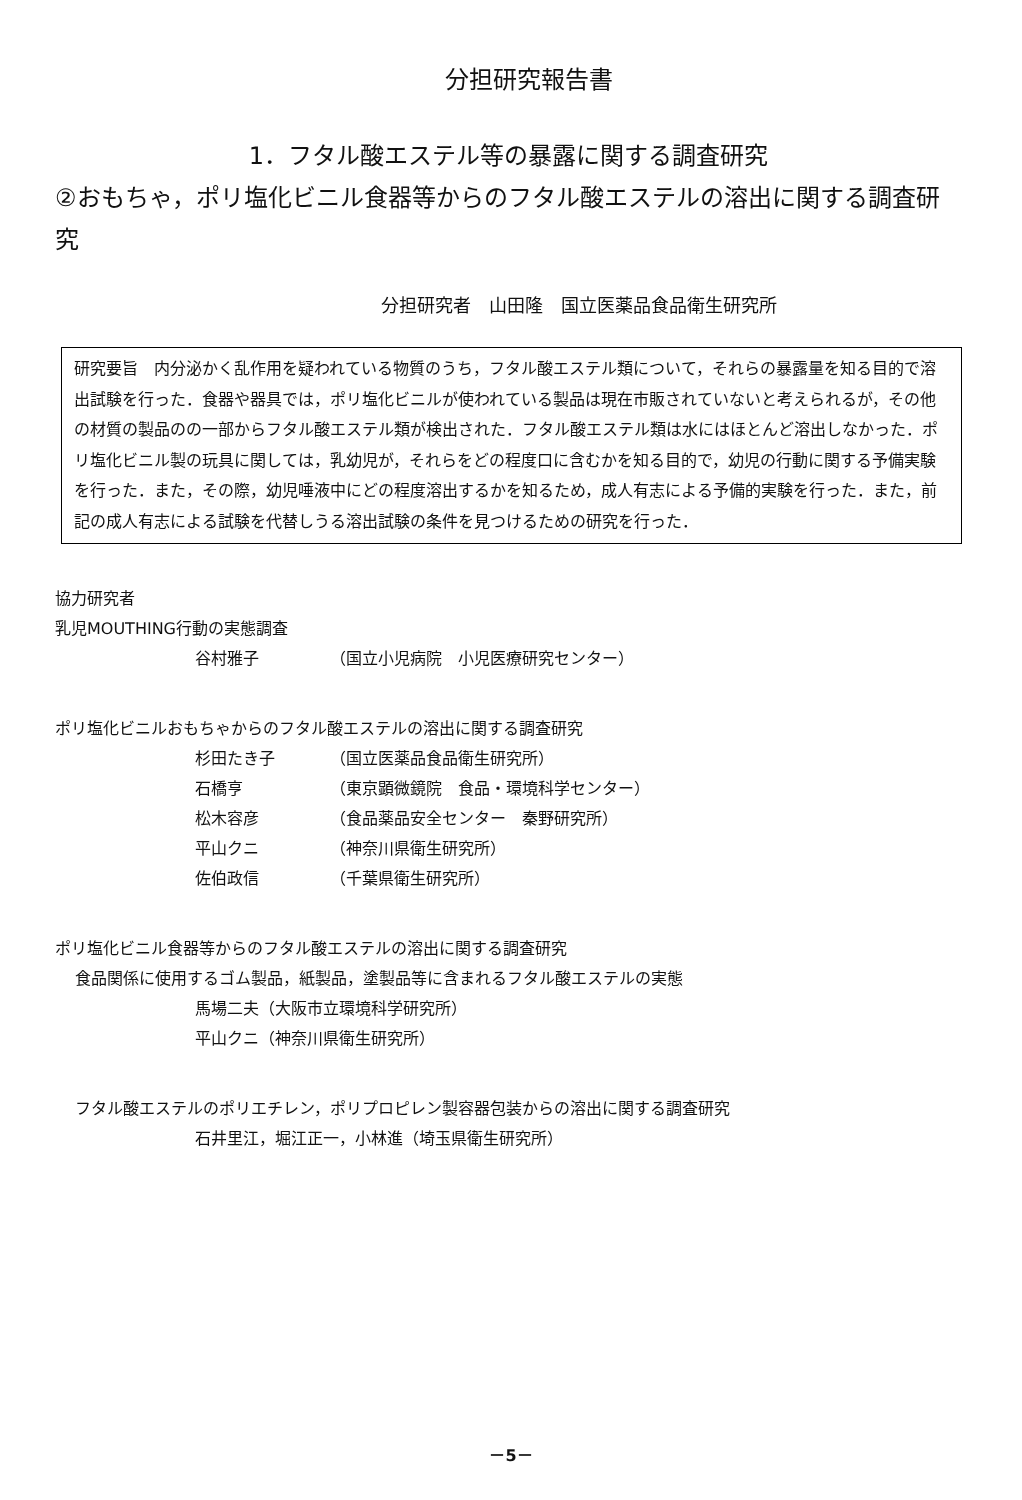分担研究報告書
1．フタル酸エステル等の暴露に関する調査研究
②おもちゃ，ポリ塩化ビニル食器等からのフタル酸エステルの溶出に関する調査研究
分担研究者　山田隆　国立医薬品食品衛生研究所
研究要旨　内分泌かく乱作用を疑われている物質のうち，フタル酸エステル類について，それらの暴露量を知る目的で溶出試験を行った．食器や器具では，ポリ塩化ビニルが使われている製品は現在市販されていないと考えられるが，その他の材質の製品のの一部からフタル酸エステル類が検出された．フタル酸エステル類は水にはほとんど溶出しなかった．ポリ塩化ビニル製の玩具に関しては，乳幼児が，それらをどの程度口に含むかを知る目的で，幼児の行動に関する予備実験を行った．また，その際，幼児唾液中にどの程度溶出するかを知るため，成人有志による予備的実験を行った．また，前記の成人有志による試験を代替しうる溶出試験の条件を見つけるための研究を行った．
協力研究者
乳児MOUTHING行動の実態調査
谷村雅子 （国立小児病院　小児医療研究センター）
ポリ塩化ビニルおもちゃからのフタル酸エステルの溶出に関する調査研究
杉田たき子 （国立医薬品食品衛生研究所）
石橋亨 （東京顕微鏡院　食品・環境科学センター）
松木容彦 （食品薬品安全センター　秦野研究所）
平山クニ （神奈川県衛生研究所）
佐伯政信 （千葉県衛生研究所）
ポリ塩化ビニル食器等からのフタル酸エステルの溶出に関する調査研究
食品関係に使用するゴム製品，紙製品，塗製品等に含まれるフタル酸エステルの実態
馬場二夫（大阪市立環境科学研究所）
平山クニ（神奈川県衛生研究所）
フタル酸エステルのポリエチレン，ポリプロピレン製容器包装からの溶出に関する調査研究
石井里江，堀江正一，小林進（埼玉県衛生研究所）
－5－